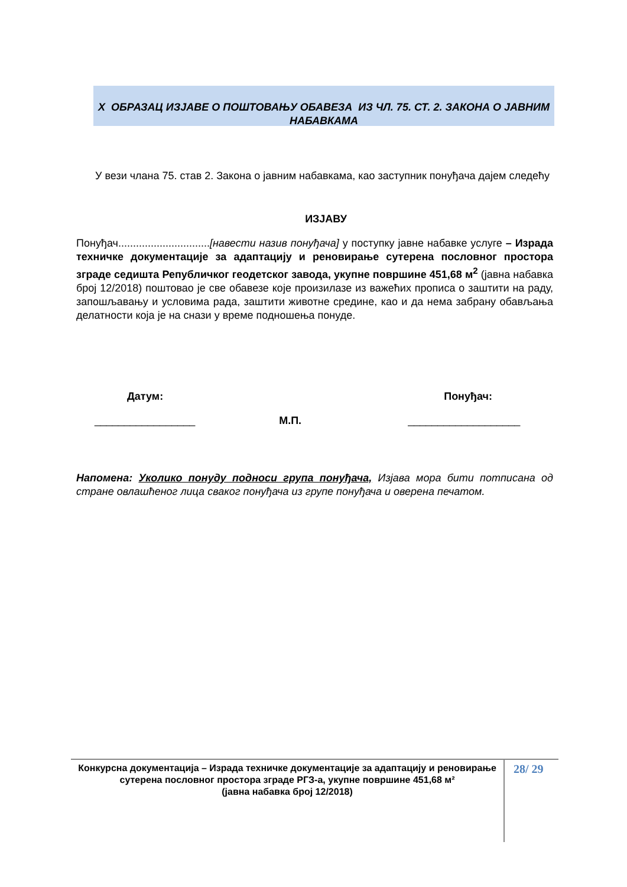X ОБРАЗАЦ ИЗЈАВЕ О ПОШТОВАЊУ ОБАВЕЗА ИЗ ЧЛ. 75. СТ. 2. ЗАКОНА О ЈАВНИМ НАБАВКАМА
У вези члана 75. став 2. Закона о јавним набавкама, као заступник понуђача дајем следећу
ИЗЈАВУ
Понуђач...............................[навести назив понуђача] у поступку јавне набавке услуге – Израда техничке документације за адаптацију и реновирање сутерена пословног простора зграде седишта Републичког геодетског завода, укупне површине 451,68 м<sup>2</sup> (јавна набавка број 12/2018) поштовао је све обавезе које произилазе из важећих прописа о заштити на раду, запошљавању и условима рада, заштити животне средине, као и да нема забрану обављања делатности која је на снази у време подношења понуде.
Датум: Понуђач:
_________________ М.П. ___________________
Напомена: Уколико понуду подноси група понуђача, Изјава мора бити потписана од стране овлашћеног лица сваког понуђача из групе понуђача и оверена печатом.
Конкурсна документација – Израда техничке документације за адаптацију и реновирање сутерена пословног простора зграде РГЗ-а, укупне површине 451,68 м²
(јавна набавка број 12/2018)
28/ 29